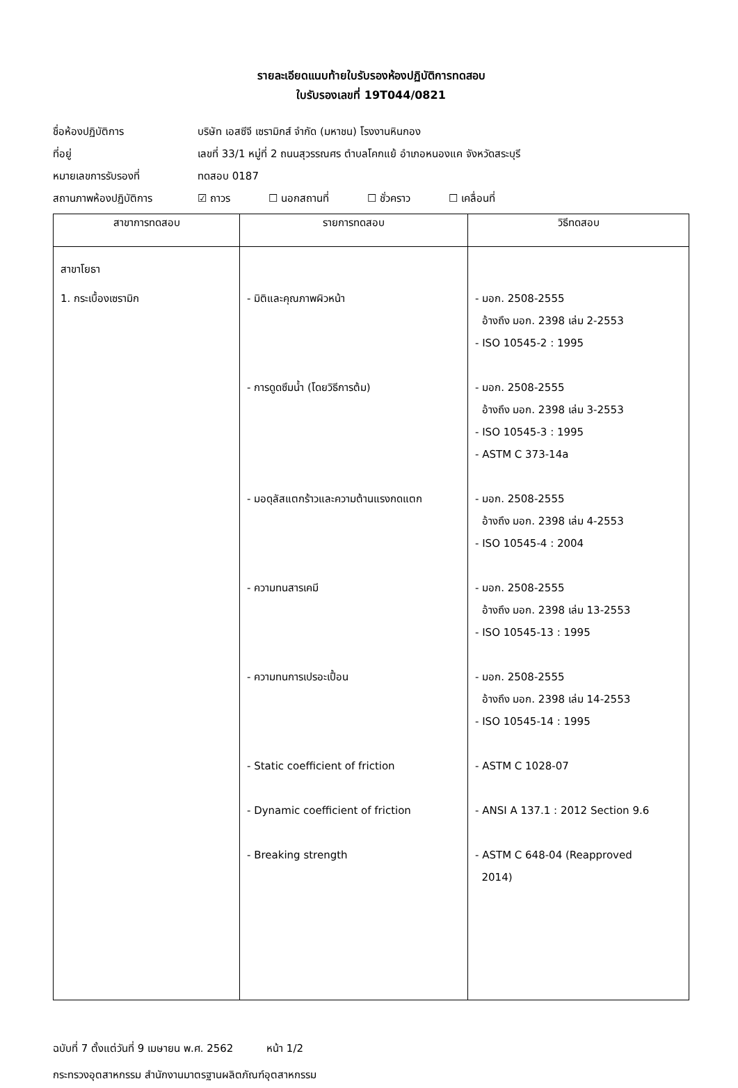รายละเอียดแนบท้ายใบรับรองห้องปฏิบัติการทดสอบ
ใบรับรองเลขที่ 19T044/0821
ชื่อห้องปฏิบัติการ บริษัท เอสซีจี เซรามิกส์ จำกัด (มหาชน) โรงงานหินกอง
ที่อยู่ เลขที่ 33/1 หมู่ที่ 2 ถนนสุวรรณศร ตำบลโคกแย้ อำเภอหนองแค จังหวัดสระบุรี
หมายเลขการรับรองที่ ทดสอบ 0187
สถานภาพห้องปฏิบัติการ ☑ ถาวร ☐ นอกสถานที่ ☐ ชั่วคราว ☐ เคลื่อนที่
| สาขาการทดสอบ | รายการทดสอบ | วิธีทดสอบ |
| --- | --- | --- |
| สาขาโยธา 1. กระเบื้องเซรามิก | - มิติและคุณภาพผิวหน้า - การดูดซึมน้ำ (โดยวิธีการต้ม) - มอดุลัสแตกร้าวและความต้านแรงกดแตก - ความทนสารเคมี - ความทนการเปรอะเปื้อน - Static coefficient of friction - Dynamic coefficient of friction - Breaking strength | - มอก. 2508-2555 อ้างถึง มอก. 2398 เล่ม 2-2553 - ISO 10545-2 : 1995 - มอก. 2508-2555 อ้างถึง มอก. 2398 เล่ม 3-2553 - ISO 10545-3 : 1995 - ASTM C 373-14a - มอก. 2508-2555 อ้างถึง มอก. 2398 เล่ม 4-2553 - ISO 10545-4 : 2004 - มอก. 2508-2555 อ้างถึง มอก. 2398 เล่ม 13-2553 - ISO 10545-13 : 1995 - มอก. 2508-2555 อ้างถึง มอก. 2398 เล่ม 14-2553 - ISO 10545-14 : 1995 - ASTM C 1028-07 - ANSI A 137.1 : 2012 Section 9.6 - ASTM C 648-04 (Reapproved 2014) |
ฉบับที่ 7 ตั้งแต่วันที่ 9 เมษายน พ.ศ. 2562 หน้า 1/2
กระทรวงอุตสาหกรรม สำนักงานมาตรฐานผลิตภัณฑ์อุตสาหกรรม